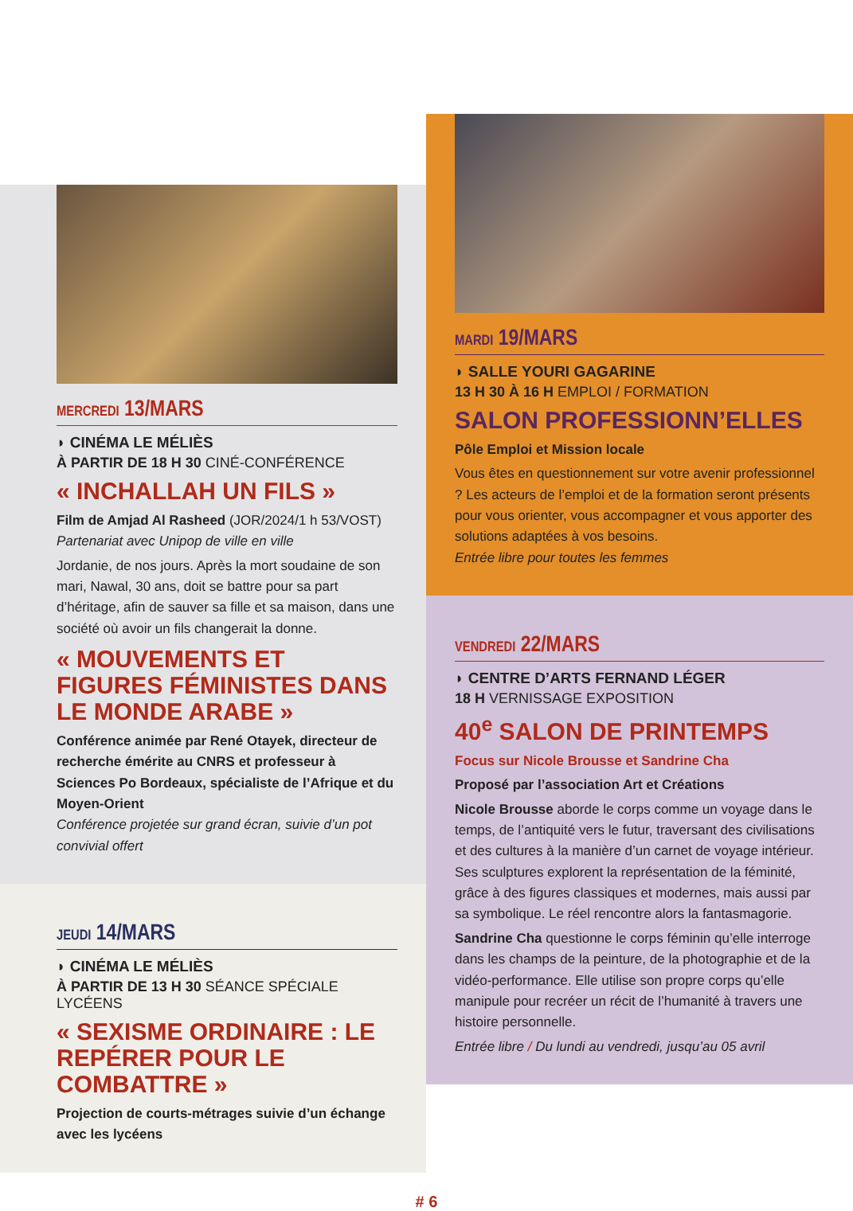MERCREDI 13/MARS
◗ CINÉMA LE MÉLIÈS
À PARTIR DE 18 H 30 CINÉ-CONFÉRENCE
« INCHALLAH UN FILS »
Film de Amjad Al Rasheed (JOR/2024/1 h 53/VOST)
Partenariat avec Unipop de ville en ville
Jordanie, de nos jours. Après la mort soudaine de son mari, Nawal, 30 ans, doit se battre pour sa part d’héritage, afin de sauver sa fille et sa maison, dans une société où avoir un fils changerait la donne.
« MOUVEMENTS ET FIGURES FÉMINISTES DANS LE MONDE ARABE »
Conférence animée par René Otayek, directeur de recherche émérite au CNRS et professeur à Sciences Po Bordeaux, spécialiste de l’Afrique et du Moyen-Orient
Conférence projetée sur grand écran, suivie d’un pot convivial offert
JEUDI 14/MARS
◗ CINÉMA LE MÉLIÈS
À PARTIR DE 13 H 30 SÉANCE SPÉCIALE LYCÉENS
« SEXISME ORDINAIRE : LE REPÉRER POUR LE COMBATTRE »
Projection de courts-métrages suivie d’un échange avec les lycéens
MARDI 19/MARS
◗ SALLE YOURI GAGARINE
13 H 30 À 16 H EMPLOI / FORMATION
SALON PROFESSIONN’ELLES
Pôle Emploi et Mission locale
Vous êtes en questionnement sur votre avenir professionnel ? Les acteurs de l’emploi et de la formation seront présents pour vous orienter, vous accompagner et vous apporter des solutions adaptées à vos besoins.
Entrée libre pour toutes les femmes
VENDREDI 22/MARS
◗ CENTRE D’ARTS FERNAND LÉGER
18 H VERNISSAGE EXPOSITION
40<sup>e</sup> SALON DE PRINTEMPS
Focus sur Nicole Brousse et Sandrine Cha
Proposé par l’association Art et Créations
Nicole Brousse aborde le corps comme un voyage dans le temps, de l’antiquité vers le futur, traversant des civilisations et des cultures à la manière d’un carnet de voyage intérieur. Ses sculptures explorent la représentation de la féminité, grâce à des figures classiques et modernes, mais aussi par sa symbolique. Le réel rencontre alors la fantasmagorie.
Sandrine Cha questionne le corps féminin qu’elle interroge dans les champs de la peinture, de la photographie et de la vidéo-performance. Elle utilise son propre corps qu’elle manipule pour recréer un récit de l’humanité à travers une histoire personnelle.
Entrée libre / Du lundi au vendredi, jusqu’au 05 avril
# 6